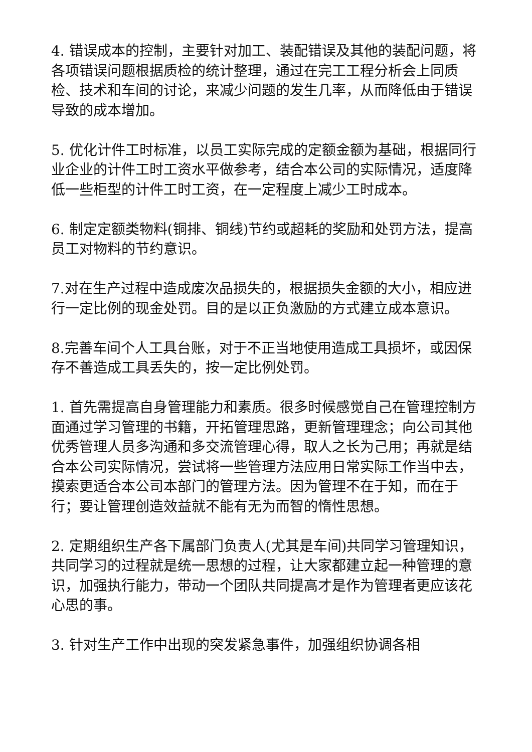4. 错误成本的控制，主要针对加工、装配错误及其他的装配问题，将各项错误问题根据质检的统计整理，通过在完工工程分析会上同质检、技术和车间的讨论，来减少问题的发生几率，从而降低由于错误导致的成本增加。
5. 优化计件工时标准，以员工实际完成的定额金额为基础，根据同行业企业的计件工时工资水平做参考，结合本公司的实际情况，适度降低一些柜型的计件工时工资，在一定程度上减少工时成本。
6. 制定定额类物料(铜排、铜线)节约或超耗的奖励和处罚方法，提高员工对物料的节约意识。
7.对在生产过程中造成废次品损失的，根据损失金额的大小，相应进行一定比例的现金处罚。目的是以正负激励的方式建立成本意识。
8.完善车间个人工具台账，对于不正当地使用造成工具损坏，或因保存不善造成工具丢失的，按一定比例处罚。
1. 首先需提高自身管理能力和素质。很多时候感觉自己在管理控制方面通过学习管理的书籍，开拓管理思路，更新管理理念；向公司其他优秀管理人员多沟通和多交流管理心得，取人之长为己用；再就是结合本公司实际情况，尝试将一些管理方法应用日常实际工作当中去，摸索更适合本公司本部门的管理方法。因为管理不在于知，而在于行；要让管理创造效益就不能有无为而智的惰性思想。
2. 定期组织生产各下属部门负责人(尤其是车间)共同学习管理知识，共同学习的过程就是统一思想的过程，让大家都建立起一种管理的意识，加强执行能力，带动一个团队共同提高才是作为管理者更应该花心思的事。
3. 针对生产工作中出现的突发紧急事件，加强组织协调各相